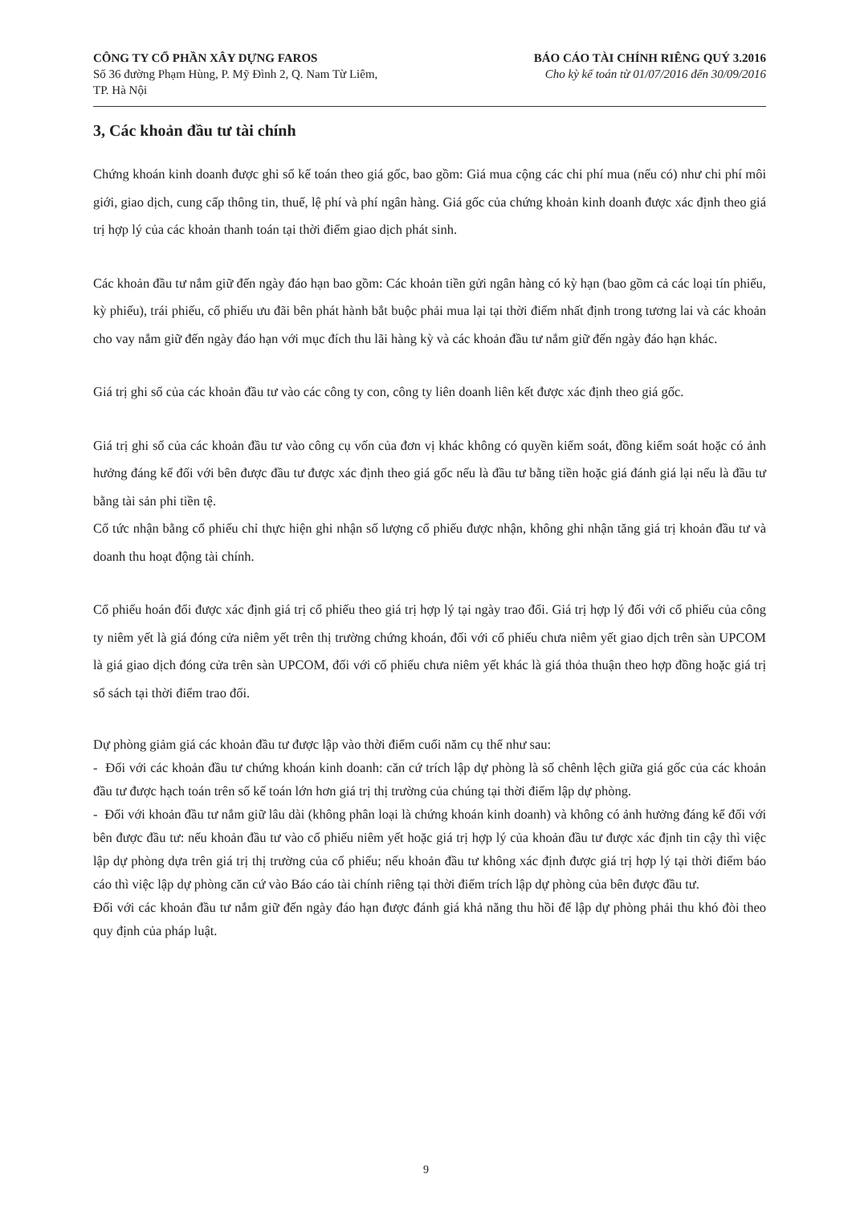CÔNG TY CỔ PHẦN XÂY DỰNG FAROS
Số 36 đường Phạm Hùng, P. Mỹ Đình 2, Q. Nam Từ Liêm,
TP. Hà Nội
BÁO CÁO TÀI CHÍNH RIÊNG QUÝ 3.2016
Cho kỳ kế toán từ 01/07/2016 đến 30/09/2016
3, Các khoản đầu tư tài chính
Chứng khoán kinh doanh được ghi sổ kế toán theo giá gốc, bao gồm: Giá mua cộng các chi phí mua (nếu có) như chi phí môi giới, giao dịch, cung cấp thông tin, thuế, lệ phí và phí ngân hàng. Giá gốc của chứng khoản kinh doanh được xác định theo giá trị hợp lý của các khoản thanh toán tại thời điểm giao dịch phát sinh.
Các khoản đầu tư nắm giữ đến ngày đáo hạn bao gồm: Các khoản tiền gửi ngân hàng có kỳ hạn (bao gồm cả các loại tín phiếu, kỳ phiếu), trái phiếu, cổ phiếu ưu đãi bên phát hành bắt buộc phải mua lại tại thời điểm nhất định trong tương lai và các khoản cho vay nắm giữ đến ngày đáo hạn với mục đích thu lãi hàng kỳ và các khoản đầu tư nắm giữ đến ngày đáo hạn khác.
Giá trị ghi sổ của các khoản đầu tư vào các công ty con, công ty liên doanh liên kết được xác định theo giá gốc.
Giá trị ghi sổ của các khoản đầu tư vào công cụ vốn của đơn vị khác không có quyền kiểm soát, đồng kiểm soát hoặc có ảnh hưởng đáng kể đối với bên được đầu tư được xác định theo giá gốc nếu là đầu tư bằng tiền hoặc giá đánh giá lại nếu là đầu tư bằng tài sản phi tiền tệ.
Cổ tức nhận bằng cổ phiếu chỉ thực hiện ghi nhận số lượng cổ phiếu được nhận, không ghi nhận tăng giá trị khoản đầu tư và doanh thu hoạt động tài chính.
Cổ phiếu hoán đổi được xác định giá trị cổ phiếu theo giá trị hợp lý tại ngày trao đổi. Giá trị hợp lý đối với cổ phiếu của công ty niêm yết là giá đóng cửa niêm yết trên thị trường chứng khoán, đối với cổ phiếu chưa niêm yết giao dịch trên sàn UPCOM là giá giao dịch đóng cửa trên sàn UPCOM, đối với cổ phiếu chưa niêm yết khác là giá thỏa thuận theo hợp đồng hoặc giá trị sổ sách tại thời điểm trao đổi.
Dự phòng giảm giá các khoản đầu tư được lập vào thời điểm cuối năm cụ thể như sau:
- Đối với các khoản đầu tư chứng khoán kinh doanh: căn cứ trích lập dự phòng là số chênh lệch giữa giá gốc của các khoản đầu tư được hạch toán trên sổ kế toán lớn hơn giá trị thị trường của chúng tại thời điểm lập dự phòng.
- Đối với khoản đầu tư nắm giữ lâu dài (không phân loại là chứng khoán kinh doanh) và không có ảnh hưởng đáng kể đối với bên được đầu tư: nếu khoản đầu tư vào cổ phiếu niêm yết hoặc giá trị hợp lý của khoản đầu tư được xác định tin cậy thì việc lập dự phòng dựa trên giá trị thị trường của cổ phiếu; nếu khoản đầu tư không xác định được giá trị hợp lý tại thời điểm báo cáo thì việc lập dự phòng căn cứ vào Báo cáo tài chính riêng tại thời điểm trích lập dự phòng của bên được đầu tư.
Đối với các khoản đầu tư nắm giữ đến ngày đáo hạn được đánh giá khả năng thu hồi để lập dự phòng phải thu khó đòi theo quy định của pháp luật.
9